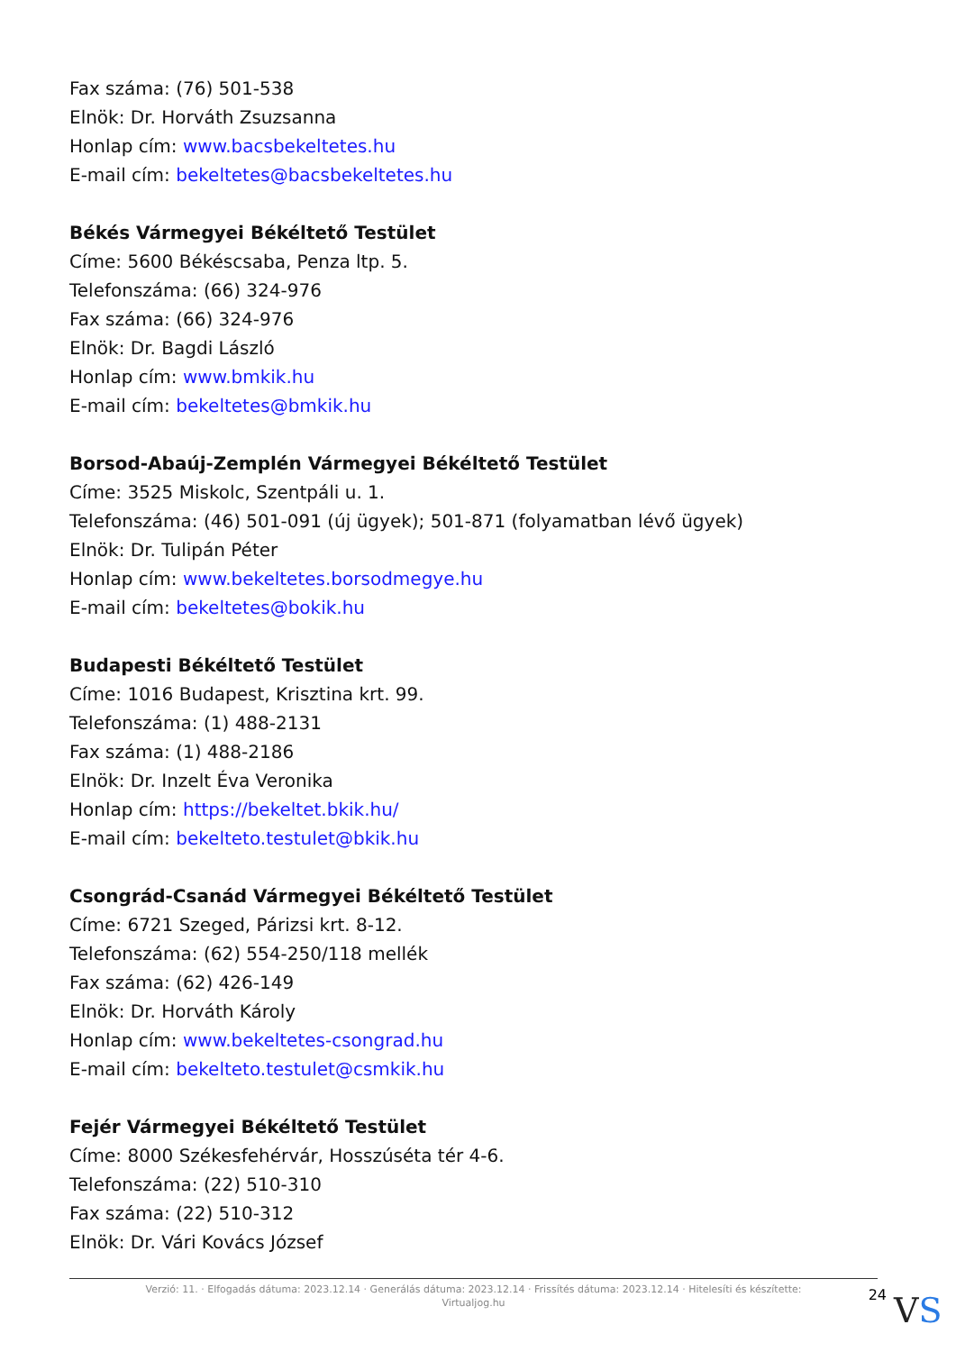Fax száma: (76) 501-538
Elnök: Dr. Horváth Zsuzsanna
Honlap cím: www.bacsbekeltetes.hu
E-mail cím: bekeltetes@bacsbekeltetes.hu
Békés Vármegyei Békéltető Testület
Címe: 5600 Békéscsaba, Penza ltp. 5.
Telefonszáma: (66) 324-976
Fax száma: (66) 324-976
Elnök: Dr. Bagdi László
Honlap cím: www.bmkik.hu
E-mail cím: bekeltetes@bmkik.hu
Borsod-Abaúj-Zemplén Vármegyei Békéltető Testület
Címe: 3525 Miskolc, Szentpáli u. 1.
Telefonszáma: (46) 501-091 (új ügyek); 501-871 (folyamatban lévő ügyek)
Elnök: Dr. Tulipán Péter
Honlap cím: www.bekeltetes.borsodmegye.hu
E-mail cím: bekeltetes@bokik.hu
Budapesti Békéltető Testület
Címe: 1016 Budapest, Krisztina krt. 99.
Telefonszáma: (1) 488-2131
Fax száma: (1) 488-2186
Elnök: Dr. Inzelt Éva Veronika
Honlap cím: https://bekeltet.bkik.hu/
E-mail cím: bekelteto.testulet@bkik.hu
Csongrád-Csanád Vármegyei Békéltető Testület
Címe: 6721 Szeged, Párizsi krt. 8-12.
Telefonszáma: (62) 554-250/118 mellék
Fax száma: (62) 426-149
Elnök: Dr. Horváth Károly
Honlap cím: www.bekeltetes-csongrad.hu
E-mail cím: bekelteto.testulet@csmkik.hu
Fejér Vármegyei Békéltető Testület
Címe: 8000 Székesfehérvár, Hosszúséta tér 4-6.
Telefonszáma: (22) 510-310
Fax száma: (22) 510-312
Elnök: Dr. Vári Kovács József
Verzió: 11. · Elfogadás dátuma: 2023.12.14 · Generálás dátuma: 2023.12.14 · Frissítés dátuma: 2023.12.14 · Hitelesíti és készítette: Virtualjog.hu
24
VS